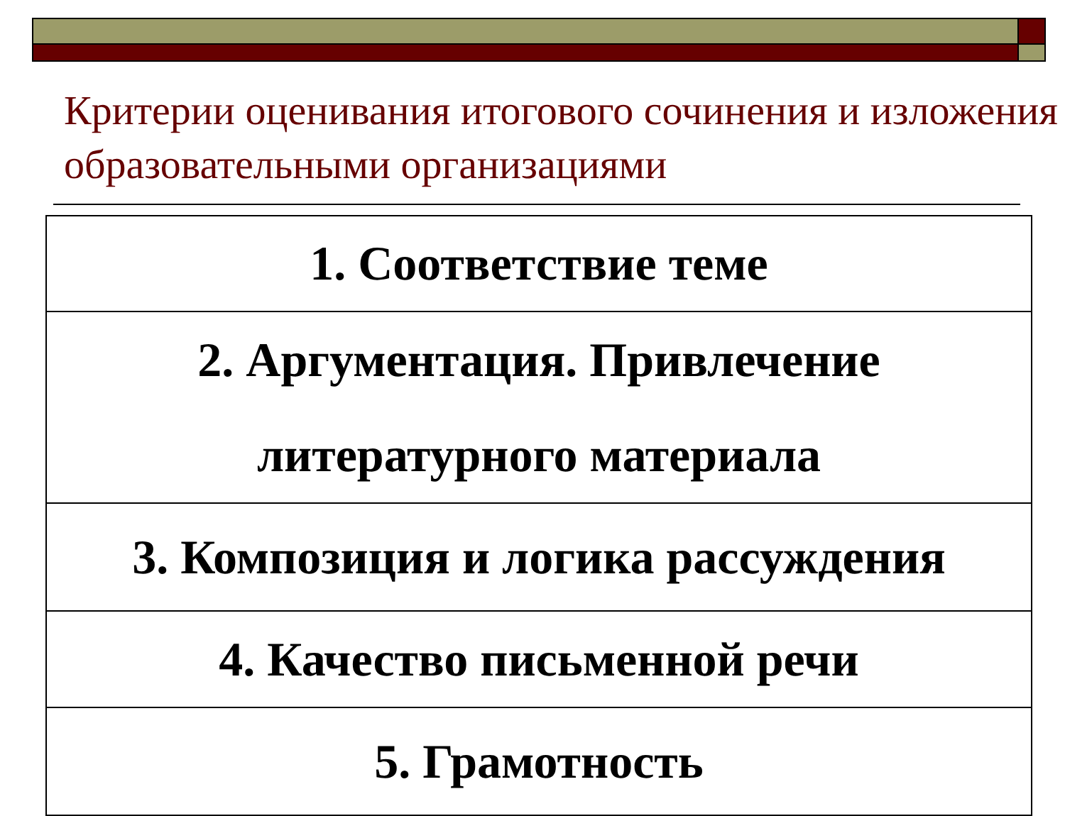Критерии оценивания итогового сочинения и изложения образовательными организациями
| 1. Соответствие теме |
| 2. Аргументация. Привлечение литературного материала |
| 3. Композиция и логика рассуждения |
| 4. Качество письменной речи |
| 5. Грамотность |